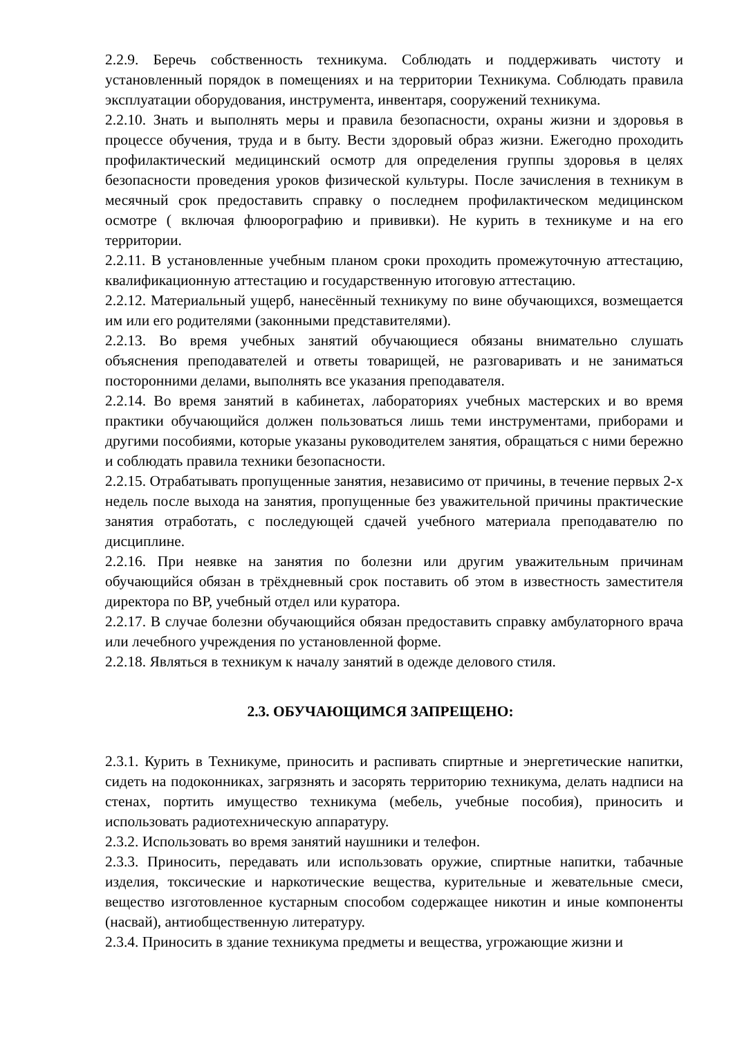2.2.9. Беречь собственность техникума. Соблюдать и поддерживать чистоту и установленный порядок в помещениях и на территории Техникума. Соблюдать правила эксплуатации оборудования, инструмента, инвентаря, сооружений техникума.
2.2.10. Знать и выполнять меры и правила безопасности, охраны жизни и здоровья в процессе обучения, труда и в быту. Вести здоровый образ жизни. Ежегодно проходить профилактический медицинский осмотр для определения группы здоровья в целях безопасности проведения уроков физической культуры. После зачисления в техникум в месячный срок предоставить справку о последнем профилактическом медицинском осмотре ( включая флюорографию и прививки). Не курить в техникуме и на его территории.
2.2.11. В установленные учебным планом сроки проходить промежуточную аттестацию, квалификационную аттестацию и государственную итоговую аттестацию.
2.2.12. Материальный ущерб, нанесённый техникуму по вине обучающихся, возмещается им или его родителями (законными представителями).
2.2.13. Во время учебных занятий обучающиеся обязаны внимательно слушать объяснения преподавателей и ответы товарищей, не разговаривать и не заниматься посторонними делами, выполнять все указания преподавателя.
2.2.14. Во время занятий в кабинетах, лабораториях учебных мастерских и во время практики обучающийся должен пользоваться лишь теми инструментами, приборами и другими пособиями, которые указаны руководителем занятия, обращаться с ними бережно и соблюдать правила техники безопасности.
2.2.15. Отрабатывать пропущенные занятия, независимо от причины, в течение первых 2-х недель после выхода на занятия, пропущенные без уважительной причины практические занятия отработать, с последующей сдачей учебного материала преподавателю по дисциплине.
2.2.16. При неявке на занятия по болезни или другим уважительным причинам обучающийся обязан в трёхдневный срок поставить об этом в известность заместителя директора по ВР, учебный отдел или куратора.
2.2.17. В случае болезни обучающийся обязан предоставить справку амбулаторного врача или лечебного учреждения по установленной форме.
2.2.18. Являться в техникум к началу занятий в одежде делового стиля.
2.3. ОБУЧАЮЩИМСЯ ЗАПРЕЩЕНО:
2.3.1. Курить в Техникуме, приносить и распивать спиртные и энергетические напитки, сидеть на подоконниках, загрязнять и засорять территорию техникума, делать надписи на стенах, портить имущество техникума (мебель, учебные пособия), приносить и использовать радиотехническую аппаратуру.
2.3.2. Использовать во время занятий наушники и телефон.
2.3.3. Приносить, передавать или использовать оружие, спиртные напитки, табачные изделия, токсические и наркотические вещества, курительные и жевательные смеси, вещество изготовленное кустарным способом содержащее никотин и иные компоненты (насвай), антиобщественную литературу.
2.3.4. Приносить в здание техникума предметы и вещества, угрожающие жизни и